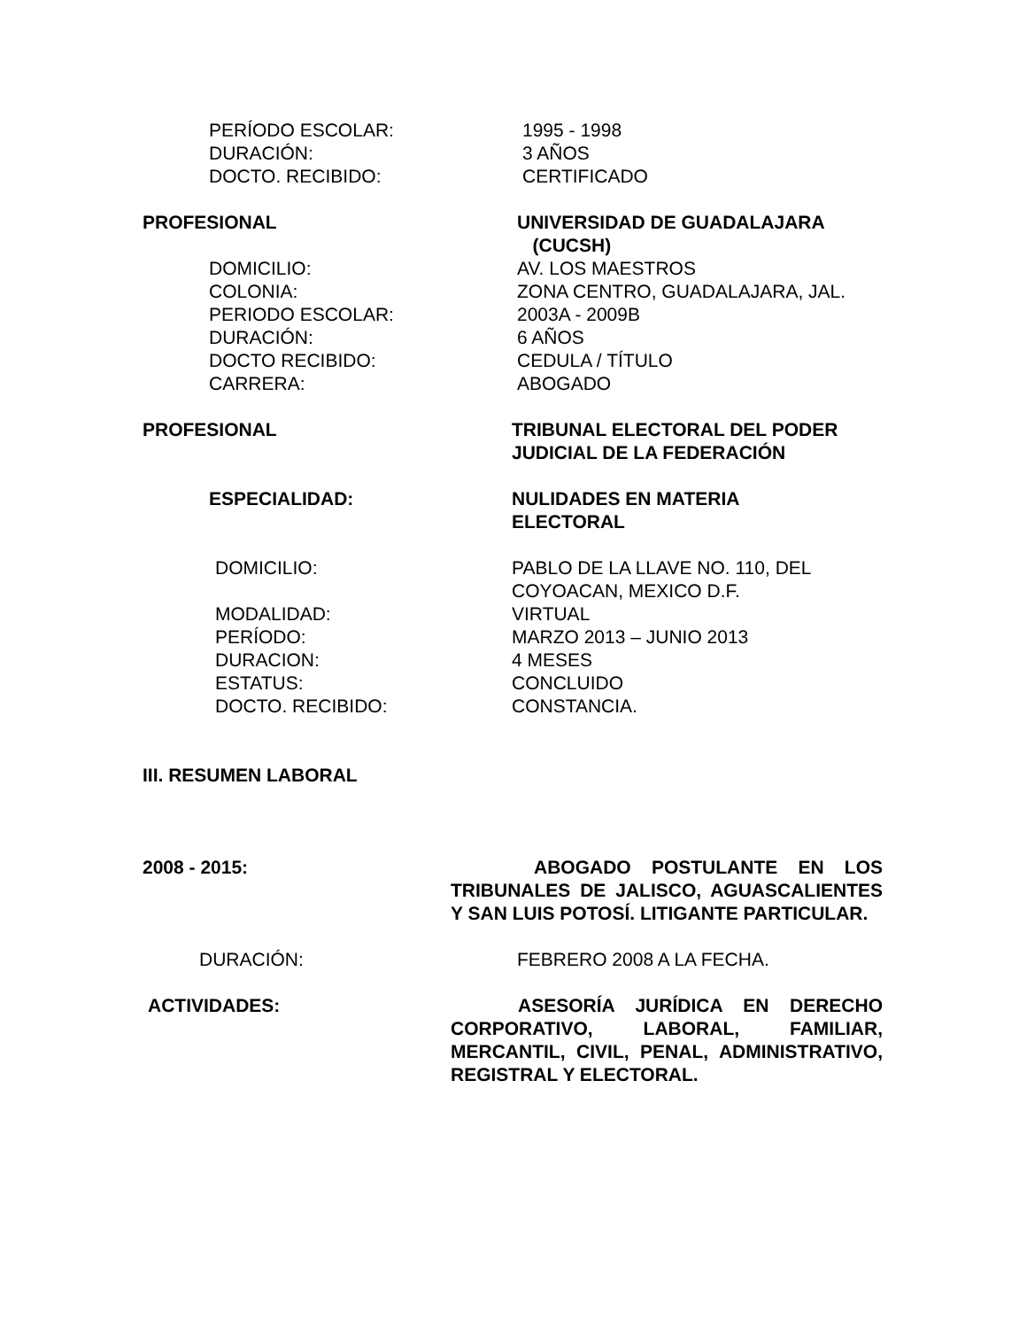PERÍODO ESCOLAR: 1995 - 1998
DURACIÓN: 3 AÑOS
DOCTO. RECIBIDO: CERTIFICADO
PROFESIONAL UNIVERSIDAD DE GUADALAJARA
(CUCSH)
DOMICILIO: AV. LOS MAESTROS
COLONIA: ZONA CENTRO, GUADALAJARA, JAL.
PERIODO ESCOLAR: 2003A - 2009B
DURACIÓN: 6 AÑOS
DOCTO RECIBIDO: CEDULA / TÍTULO
CARRERA: ABOGADO
PROFESIONAL TRIBUNAL ELECTORAL DEL PODER
JUDICIAL DE LA FEDERACIÓN
ESPECIALIDAD: NULIDADES EN MATERIA
ELECTORAL
DOMICILIO: PABLO DE LA LLAVE NO. 110, DEL
COYOACAN, MEXICO D.F.
MODALIDAD: VIRTUAL
PERÍODO: MARZO 2013 – JUNIO 2013
DURACION: 4 MESES
ESTATUS: CONCLUIDO
DOCTO. RECIBIDO: CONSTANCIA.
III. RESUMEN LABORAL
2008 - 2015: ABOGADO POSTULANTE EN LOS TRIBUNALES DE JALISCO, AGUASCALIENTES Y SAN LUIS POTOSÍ. LITIGANTE PARTICULAR.
DURACIÓN: FEBRERO 2008 A LA FECHA.
ACTIVIDADES: ASESORÍA JURÍDICA EN DERECHO CORPORATIVO, LABORAL, FAMILIAR, MERCANTIL, CIVIL, PENAL, ADMINISTRATIVO, REGISTRAL Y ELECTORAL.